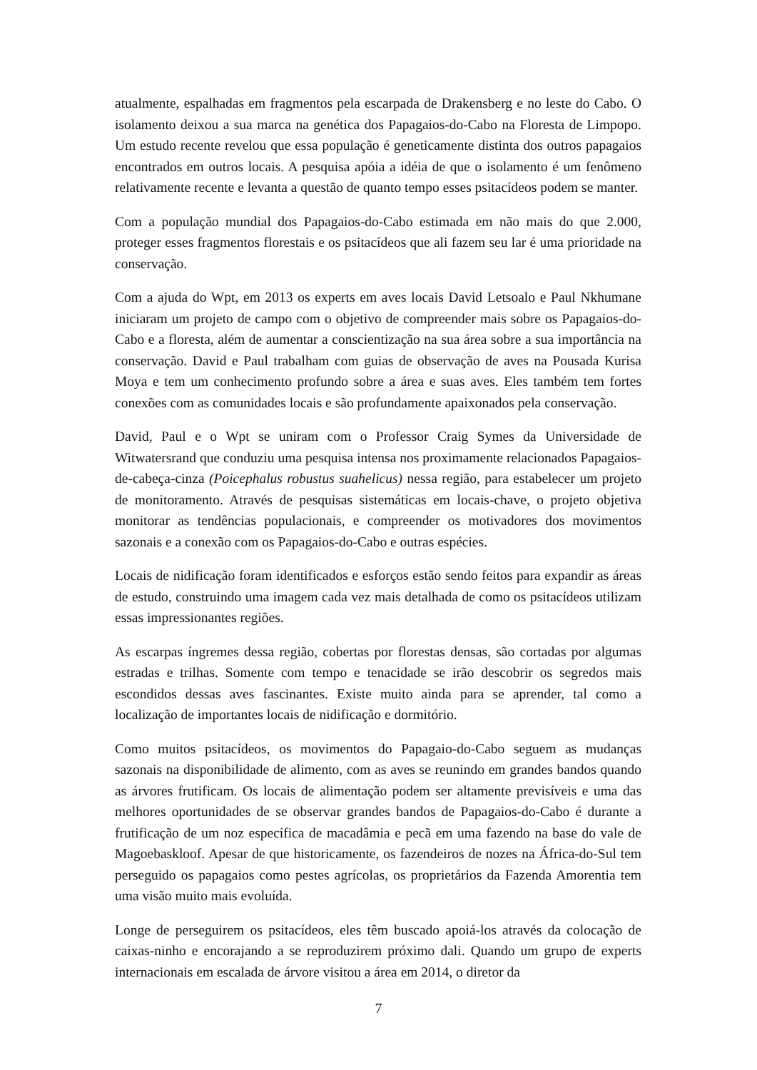atualmente, espalhadas em fragmentos pela escarpada de Drakensberg e no leste do Cabo. O isolamento deixou a sua marca na genética dos Papagaios-do-Cabo na Floresta de Limpopo. Um estudo recente revelou que essa população é geneticamente distinta dos outros papagaios encontrados em outros locais. A pesquisa apóia a idéia de que o isolamento é um fenômeno relativamente recente e levanta a questão de quanto tempo esses psitacídeos podem se manter.
Com a população mundial dos Papagaios-do-Cabo estimada em não mais do que 2.000, proteger esses fragmentos florestais e os psitacídeos que ali fazem seu lar é uma prioridade na conservação.
Com a ajuda do Wpt, em 2013 os experts em aves locais David Letsoalo e Paul Nkhumane iniciaram um projeto de campo com o objetivo de compreender mais sobre os Papagaios-do-Cabo e a floresta, além de aumentar a conscientização na sua área sobre a sua importância na conservação. David e Paul trabalham com guias de observação de aves na Pousada Kurisa Moya e tem um conhecimento profundo sobre a área e suas aves. Eles também tem fortes conexões com as comunidades locais e são profundamente apaixonados pela conservação.
David, Paul e o Wpt se uniram com o Professor Craig Symes da Universidade de Witwatersrand que conduziu uma pesquisa intensa nos proximamente relacionados Papagaios-de-cabeça-cinza (Poicephalus robustus suahelicus) nessa região, para estabelecer um projeto de monitoramento. Através de pesquisas sistemáticas em locais-chave, o projeto objetiva monitorar as tendências populacionais, e compreender os motivadores dos movimentos sazonais e a conexão com os Papagaios-do-Cabo e outras espécies.
Locais de nidificação foram identificados e esforços estão sendo feitos para expandir as áreas de estudo, construindo uma imagem cada vez mais detalhada de como os psitacídeos utilizam essas impressionantes regiões.
As escarpas íngremes dessa região, cobertas por florestas densas, são cortadas por algumas estradas e trilhas. Somente com tempo e tenacidade se irão descobrir os segredos mais escondidos dessas aves fascinantes. Existe muito ainda para se aprender, tal como a localização de importantes locais de nidificação e dormitório.
Como muitos psitacídeos, os movimentos do Papagaio-do-Cabo seguem as mudanças sazonais na disponibilidade de alimento, com as aves se reunindo em grandes bandos quando as árvores frutificam. Os locais de alimentação podem ser altamente previsíveis e uma das melhores oportunidades de se observar grandes bandos de Papagaios-do-Cabo é durante a frutificação de um noz específica de macadâmia e pecã em uma fazendo na base do vale de Magoebaskloof. Apesar de que historicamente, os fazendeiros de nozes na África-do-Sul tem perseguido os papagaios como pestes agrícolas, os proprietários da Fazenda Amorentia tem uma visão muito mais evoluída.
Longe de perseguirem os psitacídeos, eles têm buscado apoiá-los através da colocação de caixas-ninho e encorajando a se reproduzirem próximo dali. Quando um grupo de experts internacionais em escalada de árvore visitou a área em 2014, o diretor da
7